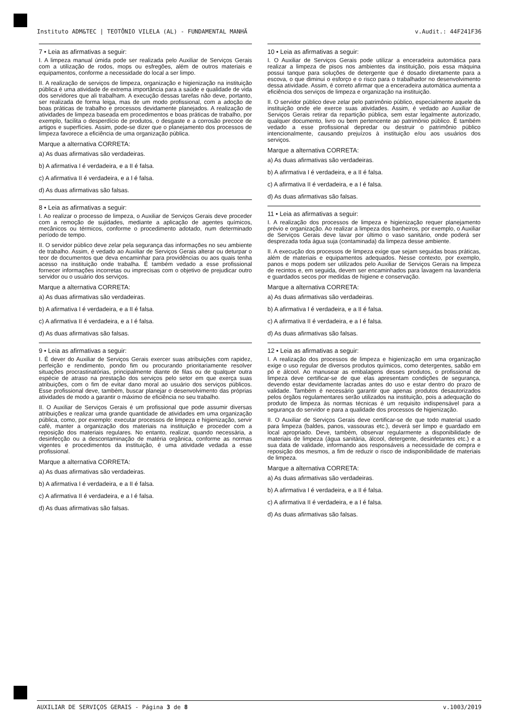Instituto ADM&TEC | TEOTÔNIO VILELA (AL) - FUNDAMENTAL MANHÃ v.Audit.: 44F241F36
7 • Leia as afirmativas a seguir:
I. A limpeza manual úmida pode ser realizada pelo Auxiliar de Serviços Gerais com a utilização de rodos, mops ou esfregões, além de outros materiais e equipamentos, conforme a necessidade do local a ser limpo.
II. A realização de serviços de limpeza, organização e higienização na instituição pública é uma atividade de extrema importância para a saúde e qualidade de vida dos servidores que ali trabalham. A execução dessas tarefas não deve, portanto, ser realizada de forma leiga, mas de um modo profissional, com a adoção de boas práticas de trabalho e processos devidamente planejados. A realização de atividades de limpeza baseada em procedimentos e boas práticas de trabalho, por exemplo, facilita o desperdício de produtos, o desgaste e a corrosão precoce de artigos e superfícies. Assim, pode-se dizer que o planejamento dos processos de limpeza favorece a eficiência de uma organização pública.
Marque a alternativa CORRETA:
a) As duas afirmativas são verdadeiras.
b) A afirmativa I é verdadeira, e a II é falsa.
c) A afirmativa II é verdadeira, e a I é falsa.
d) As duas afirmativas são falsas.
8 • Leia as afirmativas a seguir:
I. Ao realizar o processo de limpeza, o Auxiliar de Serviços Gerais deve proceder com a remoção de sujidades, mediante a aplicação de agentes químicos, mecânicos ou térmicos, conforme o procedimento adotado, num determinado período de tempo.
II. O servidor público deve zelar pela segurança das informações no seu ambiente de trabalho. Assim, é vedado ao Auxiliar de Serviços Gerais alterar ou deturpar o teor de documentos que deva encaminhar para providências ou aos quais tenha acesso na instituição onde trabalha. É também vedado a esse profissional fornecer informações incorretas ou imprecisas com o objetivo de prejudicar outro servidor ou o usuário dos serviços.
Marque a alternativa CORRETA:
a) As duas afirmativas são verdadeiras.
b) A afirmativa I é verdadeira, e a II é falsa.
c) A afirmativa II é verdadeira, e a I é falsa.
d) As duas afirmativas são falsas.
9 • Leia as afirmativas a seguir:
I. É dever do Auxiliar de Serviços Gerais exercer suas atribuições com rapidez, perfeição e rendimento, pondo fim ou procurando prioritariamente resolver situações procrastinatórias, principalmente diante de filas ou de qualquer outra espécie de atraso na prestação dos serviços pelo setor em que exerça suas atribuições, com o fim de evitar dano moral ao usuário dos serviços públicos. Esse profissional deve, também, buscar planejar o desenvolvimento das próprias atividades de modo a garantir o máximo de eficiência no seu trabalho.
II. O Auxiliar de Serviços Gerais é um profissional que pode assumir diversas atribuições e realizar uma grande quantidade de atividades em uma organização pública, como, por exemplo: executar processos de limpeza e higienização, servir café, manter a organização dos materiais na instituição e proceder com a reposição dos materiais regulares. No entanto, realizar, quando necessária, a desinfecção ou a descontaminação de matéria orgânica, conforme as normas vigentes e procedimentos da instituição, é uma atividade vedada a esse profissional.
Marque a alternativa CORRETA:
a) As duas afirmativas são verdadeiras.
b) A afirmativa I é verdadeira, e a II é falsa.
c) A afirmativa II é verdadeira, e a I é falsa.
d) As duas afirmativas são falsas.
10 • Leia as afirmativas a seguir:
I. O Auxiliar de Serviços Gerais pode utilizar a enceradeira automática para realizar a limpeza de pisos nos ambientes da instituição, pois essa máquina possui tanque para soluções de detergente que é dosado diretamente para a escova, o que diminui o esforço e o risco para o trabalhador no desenvolvimento dessa atividade. Assim, é correto afirmar que a enceradeira automática aumenta a eficiência dos serviços de limpeza e organização na instituição.
II. O servidor público deve zelar pelo patrimônio público, especialmente aquele da instituição onde ele exerce suas atividades. Assim, é vedado ao Auxiliar de Serviços Gerais retirar da repartição pública, sem estar legalmente autorizado, qualquer documento, livro ou bem pertencente ao patrimônio público. É também vedado a esse profissional depredar ou destruir o patrimônio público intencionalmente, causando prejuízos à instituição e/ou aos usuários dos serviços.
Marque a alternativa CORRETA:
a) As duas afirmativas são verdadeiras.
b) A afirmativa I é verdadeira, e a II é falsa.
c) A afirmativa II é verdadeira, e a I é falsa.
d) As duas afirmativas são falsas.
11 • Leia as afirmativas a seguir:
I. A realização dos processos de limpeza e higienização requer planejamento prévio e organização. Ao realizar a limpeza dos banheiros, por exemplo, o Auxiliar de Serviços Gerais deve lavar por último o vaso sanitário, onde poderá ser desprezada toda água suja (contaminada) da limpeza desse ambiente.
II. A execução dos processos de limpeza exige que sejam seguidas boas práticas, além de materiais e equipamentos adequados. Nesse contexto, por exemplo, panos e mops podem ser utilizados pelo Auxiliar de Serviços Gerais na limpeza de recintos e, em seguida, devem ser encaminhados para lavagem na lavanderia e guardados secos por medidas de higiene e conservação.
Marque a alternativa CORRETA:
a) As duas afirmativas são verdadeiras.
b) A afirmativa I é verdadeira, e a II é falsa.
c) A afirmativa II é verdadeira, e a I é falsa.
d) As duas afirmativas são falsas.
12 • Leia as afirmativas a seguir:
I. A realização dos processos de limpeza e higienização em uma organização exige o uso regular de diversos produtos químicos, como detergentes, sabão em pó e álcool. Ao manusear as embalagens desses produtos, o profissional de limpeza deve certificar-se de que elas apresentam condições de segurança, devendo estar devidamente lacradas antes do uso e estar dentro do prazo de validade. Também é necessário garantir que apenas produtos desautorizados pelos órgãos regulamentares serão utilizados na instituição, pois a adequação do produto de limpeza às normas técnicas é um requisito indispensável para a segurança do servidor e para a qualidade dos processos de higienização.
II. O Auxiliar de Serviços Gerais deve certificar-se de que todo material usado para limpeza (baldes, panos, vassouras etc.), deverá ser limpo e guardado em local apropriado. Deve, também, observar regularmente a disponibilidade de materiais de limpeza (água sanitária, álcool, detergente, desinfetantes etc.) e a sua data de validade, informando aos responsáveis a necessidade de compra e reposição dos mesmos, a fim de reduzir o risco de indisponibilidade de materiais de limpeza.
Marque a alternativa CORRETA:
a) As duas afirmativas são verdadeiras.
b) A afirmativa I é verdadeira, e a II é falsa.
c) A afirmativa II é verdadeira, e a I é falsa.
d) As duas afirmativas são falsas.
AUXILIAR DE SERVIÇOS GERAIS - Página 3 de 8 v.1003/2019